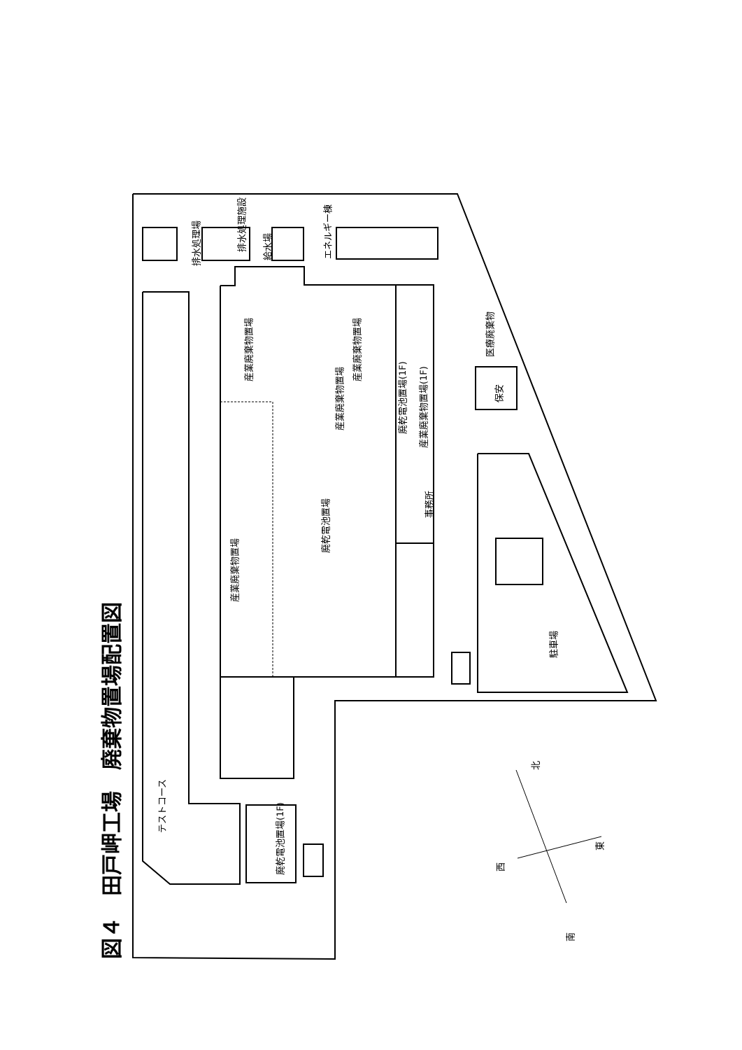図４　田戸岬工場　廃棄物置場配置図
産業廃棄物置場
廃乾電池置場
産業廃棄物置場
産業廃棄物置場
産業廃棄物置場
廃乾電池置場(1F)
産業廃棄物置場(1F)
事務所
排水処理場
排水処理施設
給水場
エネルギー棟
医療廃棄物
保安
駐車場
廃乾電池置場(1F)
テストコース
北
東
西
南